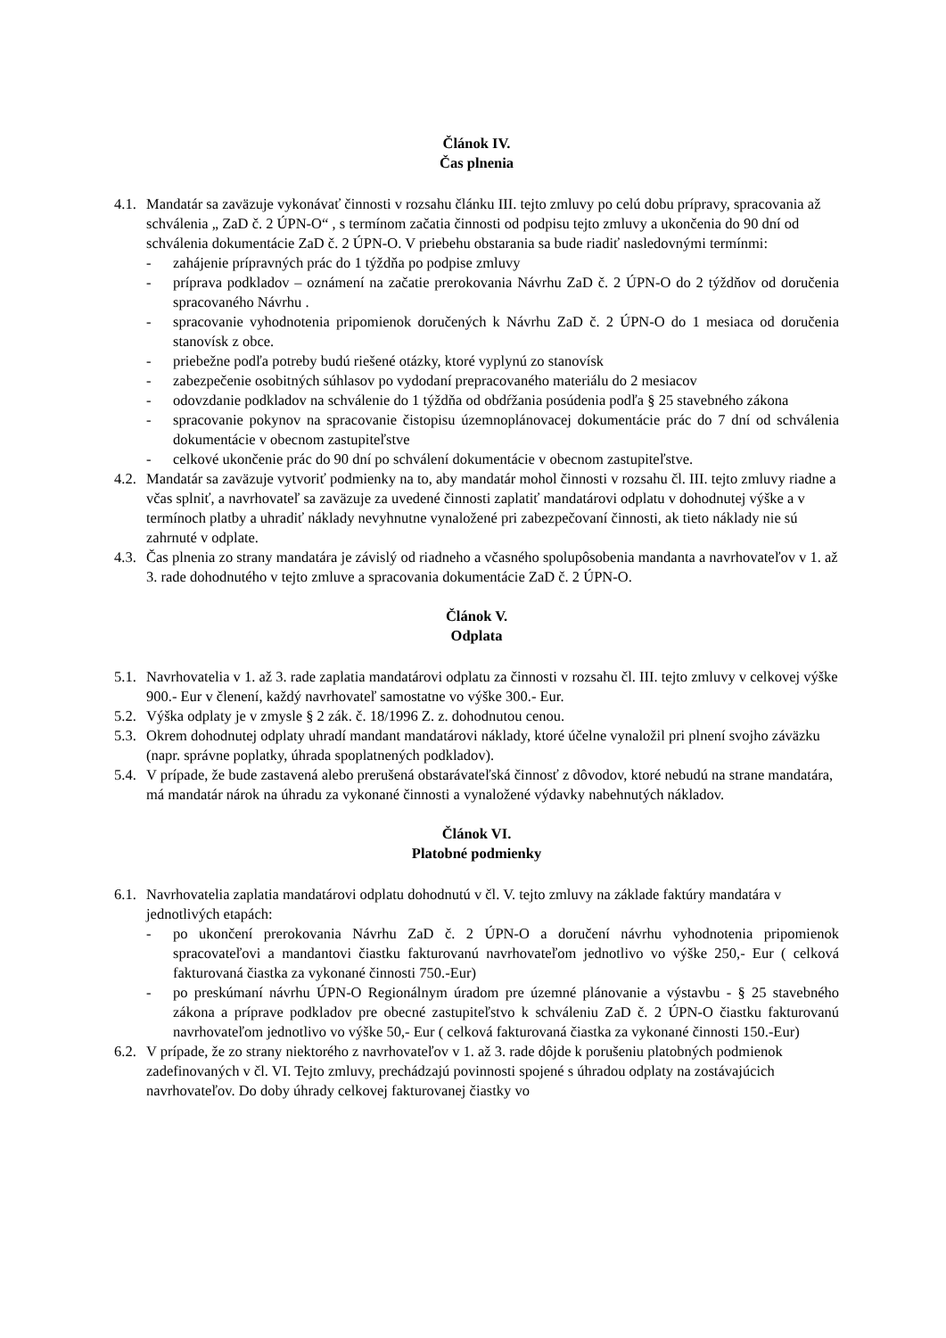Článok IV.
Čas plnenia
4.1. Mandatár sa zaväzuje vykonávať činnosti v rozsahu článku III. tejto zmluvy po celú dobu prípravy, spracovania až schválenia „ ZaD č. 2 ÚPN-O“ , s termínom začatia činnosti od podpisu tejto zmluvy a ukončenia do 90 dní od schválenia dokumentácie ZaD č. 2 ÚPN-O. V priebehu obstarania sa bude riadiť nasledovnými termínmi:
- zahájenie prípravných prác do 1 týždňa po podpise zmluvy
- príprava podkladov – oznámení na začatie prerokovania Návrhu ZaD č. 2 ÚPN-O do 2 týždňov od doručenia spracovaného Návrhu .
- spracovanie vyhodnotenia pripomienok doručených k Návrhu ZaD č. 2 ÚPN-O do 1 mesiaca od doručenia stanovísk z obce.
- priebežne podľa potreby budú riešené otázky, ktoré vyplynú zo stanovísk
- zabezpečenie osobitných súhlasov po vydodaní prepracovaného materiálu do 2 mesiacov
- odovzdanie podkladov na schválenie do 1 týždňa od obdŕžania posúdenia podľa § 25 stavebného zákona
- spracovanie pokynov na spracovanie čistopisu územnoplánovacej dokumentácie prác do 7 dní od schválenia dokumentácie v obecnom zastupiteľstve
- celkové ukončenie prác do 90 dní po schválení dokumentácie v obecnom zastupiteľstve.
4.2. Mandatár sa zaväzuje vytvoriť podmienky na to, aby mandatár mohol činnosti v rozsahu čl. III. tejto zmluvy riadne a včas splniť, a navrhovateľ sa zaväzuje za uvedené činnosti zaplatiť mandatárovi odplatu v dohodnutej výške a v termínoch platby a uhradiť náklady nevyhnutne vynaložené pri zabezpečovaní činnosti, ak tieto náklady nie sú zahrnuté v odplate.
4.3. Čas plnenia zo strany mandatára je závislý od riadneho a včasného spolupôsobenia mandanta a navrhovateľov v 1. až 3. rade dohodnutého v tejto zmluve a spracovania dokumentácie ZaD č. 2 ÚPN-O.
Článok V.
Odplata
5.1. Navrhovatelia v 1. až 3. rade zaplatia mandatárovi odplatu za činnosti v rozsahu čl. III. tejto zmluvy v celkovej výške 900.- Eur v členení, každý navrhovateľ samostatne vo výške 300.- Eur.
5.2. Výška odplaty je v zmysle § 2 zák. č. 18/1996 Z. z. dohodnutou cenou.
5.3. Okrem dohodnutej odplaty uhradí mandant mandatárovi náklady, ktoré účelne vynaložil pri plnení svojho záväzku (napr. správne poplatky, úhrada spoplatnených podkladov).
5.4. V prípade, že bude zastavená alebo prerušená obstarávateľská činnosť z dôvodov, ktoré nebudú na strane mandatára, má mandatár nárok na úhradu za vykonané činnosti a vynaložené výdavky nabehnutých nákladov.
Článok VI.
Platobné podmienky
6.1. Navrhovatelia zaplatia mandatárovi odplatu dohodnutú v čl. V. tejto zmluvy na základe faktúry mandatára v jednotlivých etapách:
- po ukončení prerokovania Návrhu ZaD č. 2 ÚPN-O a doručení návrhu vyhodnotenia pripomienok spracovateľovi a mandantovi čiastku fakturovanú navrhovateľom jednotlivo vo výške 250,- Eur ( celková fakturovaná čiastka za vykonané činnosti 750.-Eur)
- po preskúmaní návrhu ÚPN-O Regionálnym úradom pre územné plánovanie a výstavbu - § 25 stavebného zákona a príprave podkladov pre obecné zastupiteľstvo k schváleniu ZaD č. 2 ÚPN-O čiastku fakturovanú navrhovateľom jednotlivo vo výške 50,- Eur ( celková fakturovaná čiastka za vykonané činnosti 150.-Eur)
6.2. V prípade, že zo strany niektorého z navrhovateľov v 1. až 3. rade dôjde k porušeniu platobných podmienok zadefinovaných v čl. VI. Tejto zmluvy, prechádzajú povinnosti spojené s úhradou odplaty na zostávajúcich navrhovateľov. Do doby úhrady celkovej fakturovanej čiastky vo